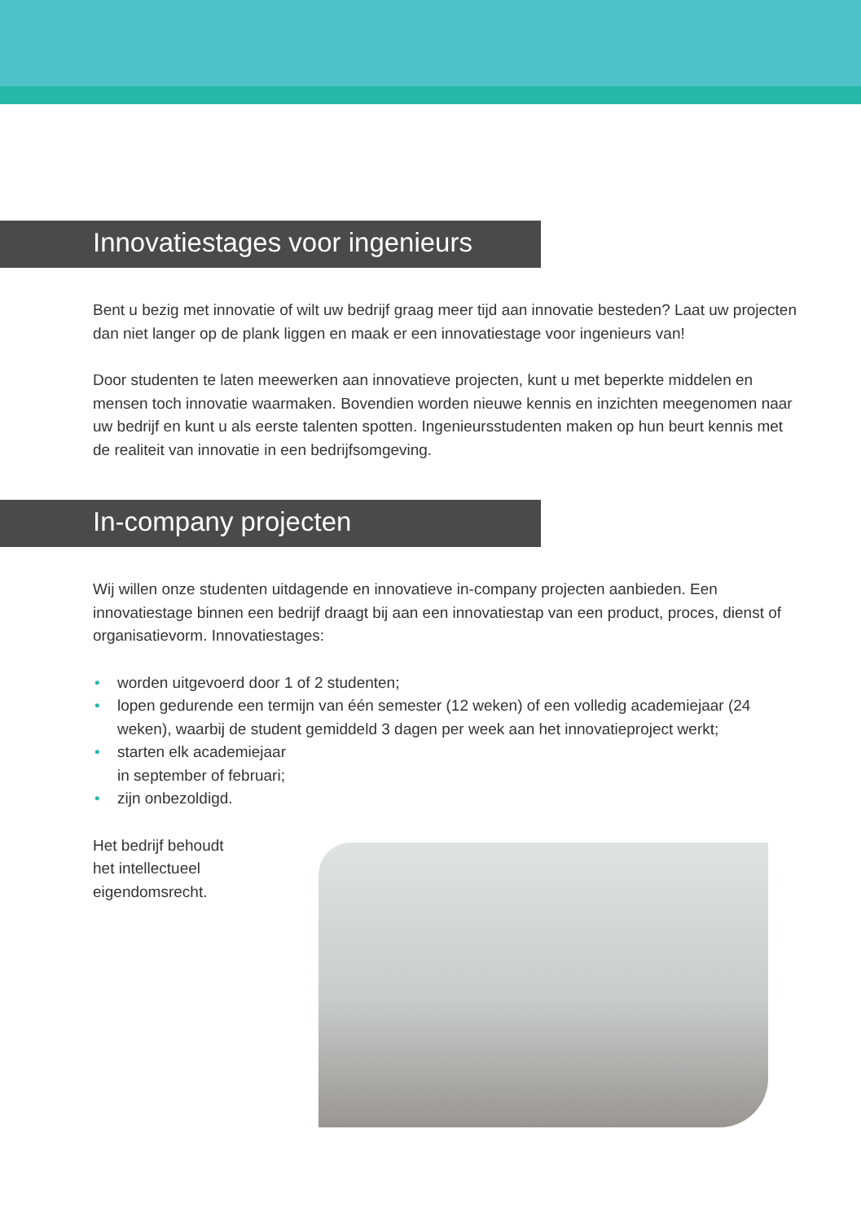Innovatiestages voor ingenieurs
Bent u bezig met innovatie of wilt uw bedrijf graag meer tijd aan innovatie besteden? Laat uw projecten dan niet langer op de plank liggen en maak er een innovatiestage voor ingenieurs van!
Door studenten te laten meewerken aan innovatieve projecten, kunt u met beperkte middelen en mensen toch innovatie waarmaken. Bovendien worden nieuwe kennis en inzichten meegenomen naar uw bedrijf en kunt u als eerste talenten spotten. Ingenieursstudenten maken op hun beurt kennis met de realiteit van innovatie in een bedrijfsomgeving.
In-company projecten
Wij willen onze studenten uitdagende en innovatieve in-company projecten aanbieden. Een innovatiestage binnen een bedrijf draagt bij aan een innovatiestap van een product, proces, dienst of organisatievorm. Innovatiestages:
• worden uitgevoerd door 1 of 2 studenten;
• lopen gedurende een termijn van één semester (12 weken) of een volledig academiejaar (24 weken), waarbij de student gemiddeld 3 dagen per week aan het innovatieproject werkt;
• starten elk academiejaar
in september of februari;
• zijn onbezoldigd.
Het bedrijf behoudt
het intellectueel
eigendomsrecht.